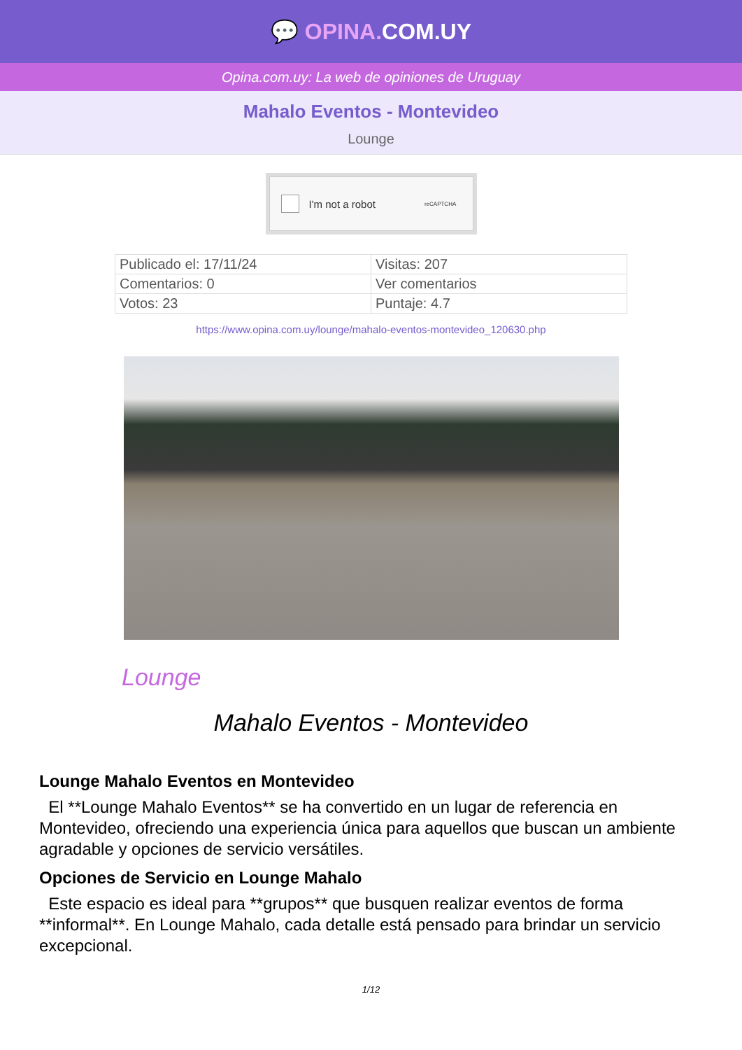💬 OPINA. COM.UY
Opina.com.uy: La web de opiniones de Uruguay
Mahalo Eventos - Montevideo
Lounge
I'm not a robot reCAPTCHA
| Publicado el: 17/11/24 | Visitas: 207 |
| Comentarios: 0 | Ver comentarios |
| Votos: 23 | Puntaje: 4.7 |
https://www.opina.com.uy/lounge/mahalo-eventos-montevideo_120630.php
Lounge
Mahalo Eventos - Montevideo
Lounge Mahalo Eventos en Montevideo
El **Lounge Mahalo Eventos** se ha convertido en un lugar de referencia en Montevideo, ofreciendo una experiencia única para aquellos que buscan un ambiente agradable y opciones de servicio versátiles.
Opciones de Servicio en Lounge Mahalo
Este espacio es ideal para **grupos** que busquen realizar eventos de forma **informal**. En Lounge Mahalo, cada detalle está pensado para brindar un servicio excepcional.
1/12